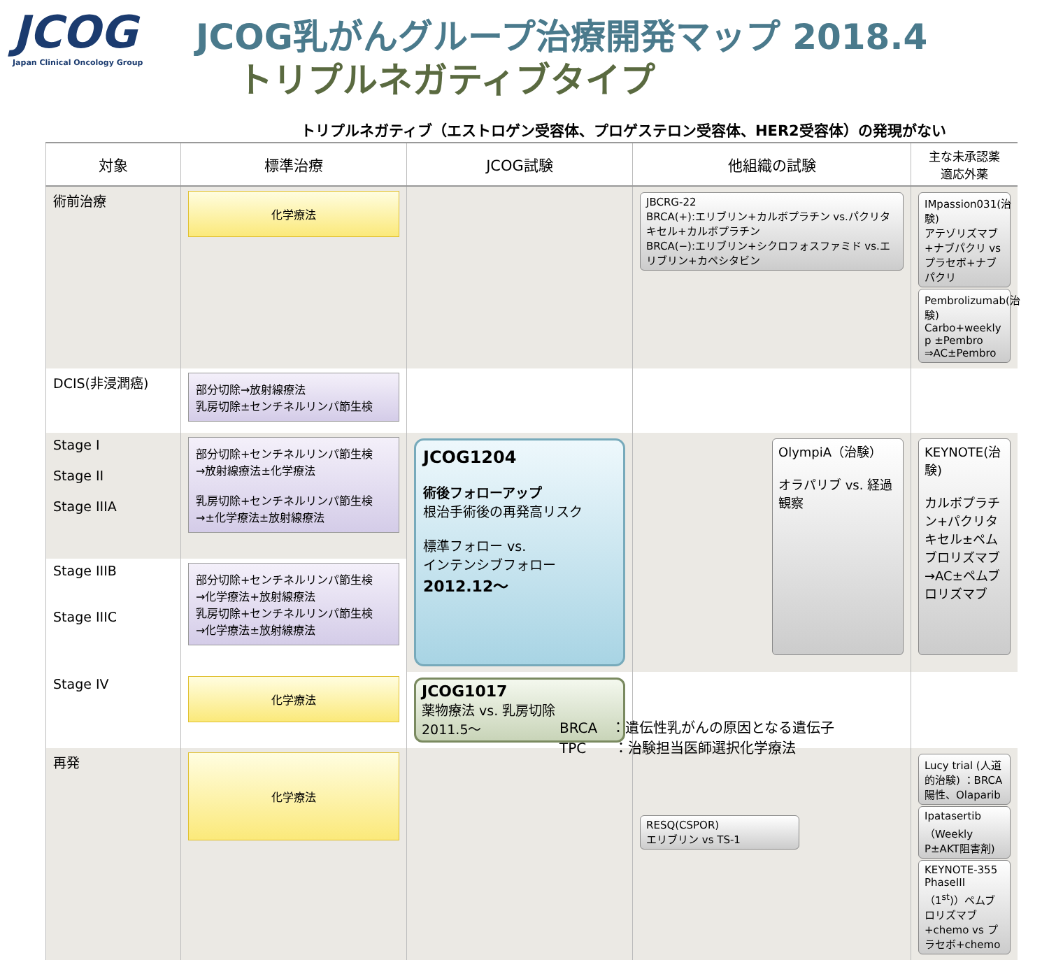JCOG
Japan Clinical Oncology Group
JCOG乳がんグループ治療開発マップ 2018.4
トリプルネガティブタイプ
トリプルネガティブ（エストロゲン受容体、プロゲステロン受容体、HER2受容体）の発現がない
| 対象 | 標準治療 | JCOG試験 | 他組織の試験 | 主な未承認薬 適応外薬 |
| --- | --- | --- | --- | --- |
| 術前治療 | 化学療法 | | JBCRG-22 BRCA(+):エリブリン+カルボプラチン vs.パクリタキセル+カルボプラチン BRCA(−):エリブリン+シクロフォスファミド vs.エリブリン+カペシタビン | IMpassion031(治験) アテゾリズマブ +ナブパクリ vs プラセボ+ナブパクリ Pembrolizumab(治験) Carbo+weekly p ±Pembro ⇒AC±Pembro |
| DCIS(非浸潤癌) | 部分切除→放射線療法 乳房切除±センチネルリンパ節生検 | | | |
| Stage I Stage II Stage IIIA | 部分切除+センチネルリンパ節生検 →放射線療法±化学療法 乳房切除+センチネルリンパ節生検 →±化学療法±放射線療法 | JCOG1204 術後フォローアップ 根治手術後の再発高リスク 標準フォロー vs. インテンシブフォロー 2012.12〜 | OlympiA（治験） オラパリブ vs. 経過観察 | KEYNOTE(治験) カルボプラチン+パクリタキセル±ペムブロリズマブ →AC±ペムブロリズマブ |
| Stage IIIB Stage IIIC | 部分切除+センチネルリンパ節生検 →化学療法+放射線療法 乳房切除+センチネルリンパ節生検 →化学療法±放射線療法 | | | |
| Stage IV | 化学療法 | JCOG1017 薬物療法 vs. 乳房切除 2011.5〜 | | |
| 再発 | 化学療法 | | RESQ(CSPOR) エリブリン vs TS-1 | Lucy trial (人道的治験) ：BRCA陽性、Olaparib Ipatasertib（Weekly P±AKT阻害剤) KEYNOTE-355 PhaseIII（1<sup>st</sup>)）ペムブロリズマブ+chemo vs プラセボ+chemo |
BRCA　：遺伝性乳がんの原因となる遺伝子
TPC　　：治験担当医師選択化学療法